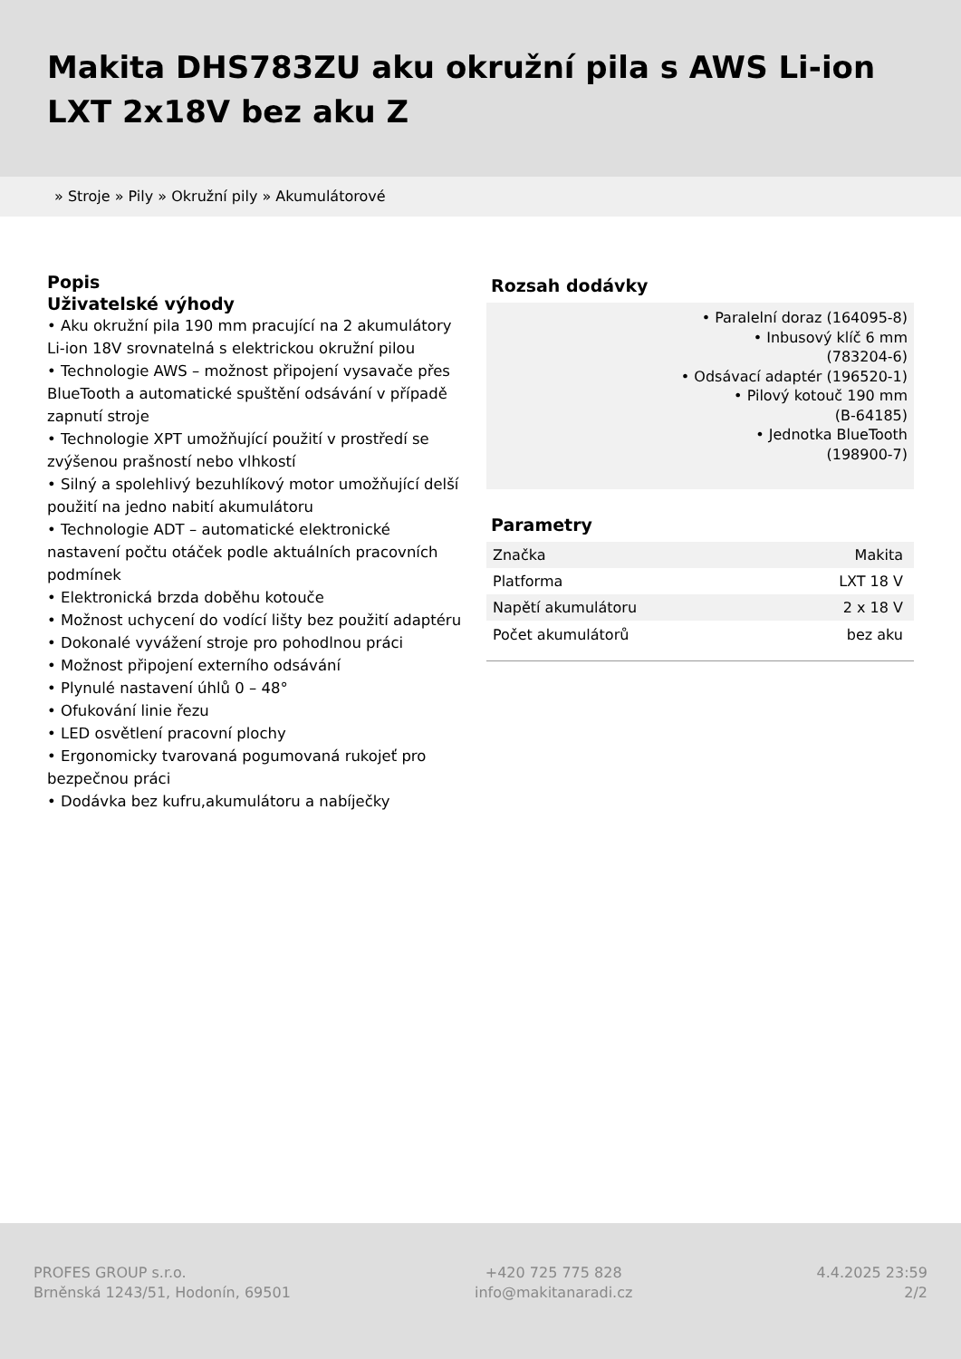Makita DHS783ZU aku okružní pila s AWS Li-ion LXT 2x18V bez aku Z
» Stroje » Pily » Okružní pily » Akumulátorové
Popis
Uživatelské výhody
• Aku okružní pila 190 mm pracující na 2 akumulátory Li-ion 18V srovnatelná s elektrickou okružní pilou
• Technologie AWS – možnost připojení vysavače přes BlueTooth a automatické spuštění odsávání v případě zapnutí stroje
• Technologie XPT umožňující použití v prostředí se zvýšenou prašností nebo vlhkostí
• Silný a spolehlivý bezuhlíkový motor umožňující delší použití na jedno nabití akumulátoru
• Technologie ADT – automatické elektronické nastavení počtu otáček podle aktuálních pracovních podmínek
• Elektronická brzda doběhu kotouče
• Možnost uchycení do vodící lišty bez použití adaptéru
• Dokonalé vyvážení stroje pro pohodlnou práci
• Možnost připojení externího odsávání
• Plynulé nastavení úhlů 0 – 48°
• Ofukování linie řezu
• LED osvětlení pracovní plochy
• Ergonomicky tvarovaná pogumovaná rukojeť pro bezpečnou práci
• Dodávka bez kufru,akumulátoru a nabíječky
Rozsah dodávky
• Paralelní doraz (164095-8)
• Inbusový klíč 6 mm
(783204-6)
• Odsávací adaptér (196520-1)
• Pilový kotouč 190 mm
(B-64185)
• Jednotka BlueTooth
(198900-7)
Parametry
| Značka | Makita |
| Platforma | LXT 18 V |
| Napětí akumulátoru | 2 x 18 V |
| Počet akumulátorů | bez aku |
PROFES GROUP s.r.o.
Brněnská 1243/51, Hodonín, 69501
+420 725 775 828
info@makitanaradi.cz
4.4.2025 23:59
2/2